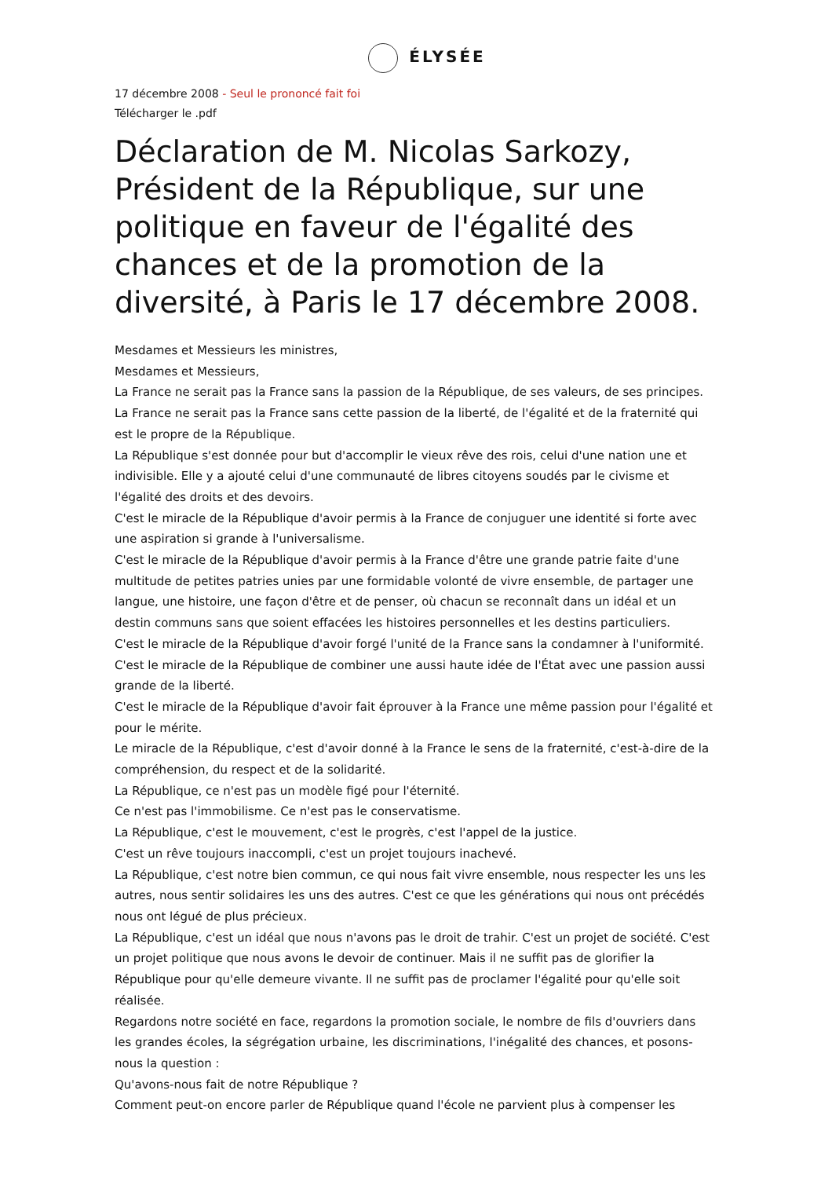ÉLYSÉE
17 décembre 2008 - Seul le prononcé fait foi
Télécharger le .pdf
Déclaration de M. Nicolas Sarkozy, Président de la République, sur une politique en faveur de l'égalité des chances et de la promotion de la diversité, à Paris le 17 décembre 2008.
Mesdames et Messieurs les ministres,
Mesdames et Messieurs,
La France ne serait pas la France sans la passion de la République, de ses valeurs, de ses principes.
La France ne serait pas la France sans cette passion de la liberté, de l'égalité et de la fraternité qui est le propre de la République.
La République s'est donnée pour but d'accomplir le vieux rêve des rois, celui d'une nation une et indivisible. Elle y a ajouté celui d'une communauté de libres citoyens soudés par le civisme et l'égalité des droits et des devoirs.
C'est le miracle de la République d'avoir permis à la France de conjuguer une identité si forte avec une aspiration si grande à l'universalisme.
C'est le miracle de la République d'avoir permis à la France d'être une grande patrie faite d'une multitude de petites patries unies par une formidable volonté de vivre ensemble, de partager une langue, une histoire, une façon d'être et de penser, où chacun se reconnaît dans un idéal et un destin communs sans que soient effacées les histoires personnelles et les destins particuliers.
C'est le miracle de la République d'avoir forgé l'unité de la France sans la condamner à l'uniformité.
C'est le miracle de la République de combiner une aussi haute idée de l'État avec une passion aussi grande de la liberté.
C'est le miracle de la République d'avoir fait éprouver à la France une même passion pour l'égalité et pour le mérite.
Le miracle de la République, c'est d'avoir donné à la France le sens de la fraternité, c'est-à-dire de la compréhension, du respect et de la solidarité.
La République, ce n'est pas un modèle figé pour l'éternité.
Ce n'est pas l'immobilisme. Ce n'est pas le conservatisme.
La République, c'est le mouvement, c'est le progrès, c'est l'appel de la justice.
C'est un rêve toujours inaccompli, c'est un projet toujours inachevé.
La République, c'est notre bien commun, ce qui nous fait vivre ensemble, nous respecter les uns les autres, nous sentir solidaires les uns des autres. C'est ce que les générations qui nous ont précédés nous ont légué de plus précieux.
La République, c'est un idéal que nous n'avons pas le droit de trahir. C'est un projet de société. C'est un projet politique que nous avons le devoir de continuer. Mais il ne suffit pas de glorifier la République pour qu'elle demeure vivante. Il ne suffit pas de proclamer l'égalité pour qu'elle soit réalisée.
Regardons notre société en face, regardons la promotion sociale, le nombre de fils d'ouvriers dans les grandes écoles, la ségrégation urbaine, les discriminations, l'inégalité des chances, et posons-nous la question :
Qu'avons-nous fait de notre République ?
Comment peut-on encore parler de République quand l'école ne parvient plus à compenser les